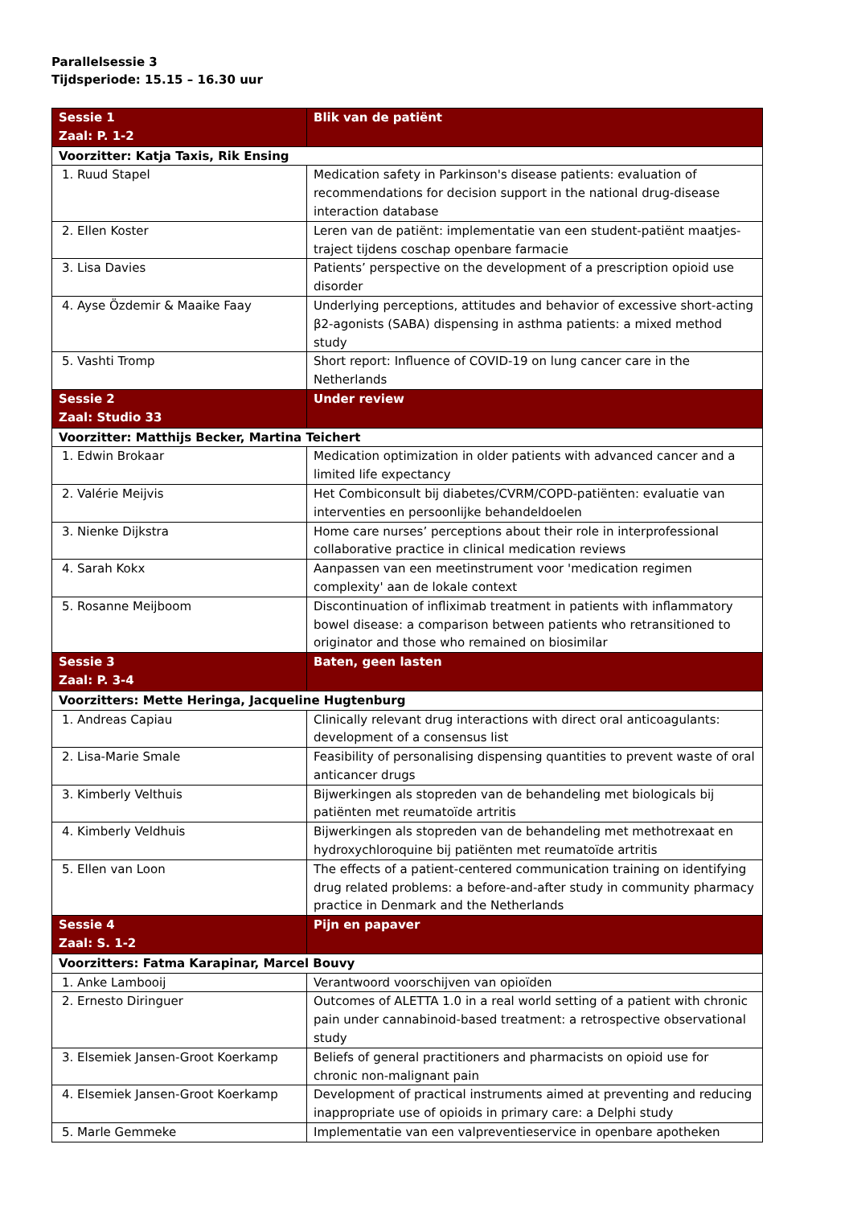Parallelsessie 3
Tijdsperiode: 15.15 – 16.30 uur
| Sessie 1 Zaal: P. 1-2 | Blik van de patiënt |
| Voorzitter: Katja Taxis, Rik Ensing | |
| 1. Ruud Stapel | Medication safety in Parkinson's disease patients: evaluation of recommendations for decision support in the national drug-disease interaction database |
| 2. Ellen Koster | Leren van de patiënt: implementatie van een student-patiënt maatjes-traject tijdens coschap openbare farmacie |
| 3. Lisa Davies | Patients’ perspective on the development of a prescription opioid use disorder |
| 4. Ayse Özdemir & Maaike Faay | Underlying perceptions, attitudes and behavior of excessive short-acting β2-agonists (SABA) dispensing in asthma patients: a mixed method study |
| 5. Vashti Tromp | Short report: Influence of COVID-19 on lung cancer care in the Netherlands |
| Sessie 2 Zaal: Studio 33 | Under review |
| Voorzitter: Matthijs Becker, Martina Teichert | |
| 1. Edwin Brokaar | Medication optimization in older patients with advanced cancer and a limited life expectancy |
| 2. Valérie Meijvis | Het Combiconsult bij diabetes/CVRM/COPD-patiënten: evaluatie van interventies en persoonlijke behandeldoelen |
| 3. Nienke Dijkstra | Home care nurses’ perceptions about their role in interprofessional collaborative practice in clinical medication reviews |
| 4. Sarah Kokx | Aanpassen van een meetinstrument voor 'medication regimen complexity' aan de lokale context |
| 5. Rosanne Meijboom | Discontinuation of infliximab treatment in patients with inflammatory bowel disease: a comparison between patients who retransitioned to originator and those who remained on biosimilar |
| Sessie 3 Zaal: P. 3-4 | Baten, geen lasten |
| Voorzitters: Mette Heringa, Jacqueline Hugtenburg | |
| 1. Andreas Capiau | Clinically relevant drug interactions with direct oral anticoagulants: development of a consensus list |
| 2. Lisa-Marie Smale | Feasibility of personalising dispensing quantities to prevent waste of oral anticancer drugs |
| 3. Kimberly Velthuis | Bijwerkingen als stopreden van de behandeling met biologicals bij patiënten met reumatoïde artritis |
| 4. Kimberly Veldhuis | Bijwerkingen als stopreden van de behandeling met methotrexaat en hydroxychloroquine bij patiënten met reumatoïde artritis |
| 5. Ellen van Loon | The effects of a patient-centered communication training on identifying drug related problems: a before-and-after study in community pharmacy practice in Denmark and the Netherlands |
| Sessie 4 Zaal: S. 1-2 | Pijn en papaver |
| Voorzitters: Fatma Karapinar, Marcel Bouvy | |
| 1. Anke Lambooij | Verantwoord voorschijven van opioïden |
| 2. Ernesto Diringuer | Outcomes of ALETTA 1.0 in a real world setting of a patient with chronic pain under cannabinoid-based treatment: a retrospective observational study |
| 3. Elsemiek Jansen-Groot Koerkamp | Beliefs of general practitioners and pharmacists on opioid use for chronic non-malignant pain |
| 4. Elsemiek Jansen-Groot Koerkamp | Development of practical instruments aimed at preventing and reducing inappropriate use of opioids in primary care: a Delphi study |
| 5. Marle Gemmeke | Implementatie van een valpreventieservice in openbare apotheken |